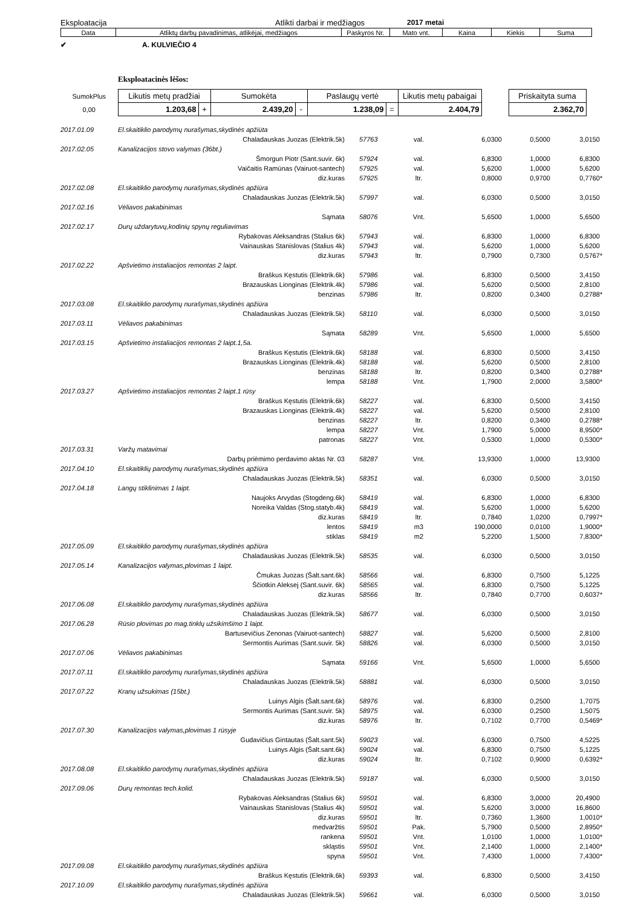Eksploatacija Atlikti darbai ir medžiagos 2017 metai
| Data | Atliktų darbų pavadinimas, atlikėjai, medžiagos | Paskyros Nr. | Mato vnt. | Kaina | Kiekis | Suma |
| --- | --- | --- | --- | --- | --- | --- |
✔ A. KULVIEČIO 4
Eksploatacinės lėšos:
| SumokPlus | Likutis metų pradžiai | | Sumokėta | | Paslaugų vertė | | Likutis metų pabaigai | | Priskaityta suma |
| 0,00 | 1.203,68 | + | 2.439,20 | - | 1.238,09 | = | 2.404,79 | | 2.362,70 |
| 2017.01.09 | El.skaitiklio parodymų nurašymas,skydinės apžiūta | | | | | | |
| | Chaladauskas Juozas (Elektrik.5k) | 57763 | val. | 6,0300 | 0,5000 | 3,0150 | |
| 2017.02.05 | Kanalizacijos stovo valymas (36bt.) | | | | | | |
| | Šmorgun Piotr (Sant.suvir. 6k) | 57924 | val. | 6,8300 | 1,0000 | 6,8300 | |
| | Vaičaitis Ramūnas (Vairuot-santech) | 57925 | val. | 5,6200 | 1,0000 | 5,6200 | |
| | diz.kuras | 57925 | ltr. | 0,8000 | 0,9700 | 0,7760 | * |
| 2017.02.08 | El.skaitiklio parodymų nurašymas,skydinės apžiūra | | | | | | |
| | Chaladauskas Juozas (Elektrik.5k) | 57997 | val. | 6,0300 | 0,5000 | 3,0150 | |
| 2017.02.16 | Vėliavos pakabinimas | | | | | | |
| | Sąmata | 58076 | Vnt. | 5,6500 | 1,0000 | 5,6500 | |
| 2017.02.17 | Durų uždarytuvų,kodinių spynų reguliavimas | | | | | | |
| | Rybakovas Aleksandras (Stalius 6k) | 57943 | val. | 6,8300 | 1,0000 | 6,8300 | |
| | Vainauskas Stanislovas (Stalius 4k) | 57943 | val. | 5,6200 | 1,0000 | 5,6200 | |
| | diz.kuras | 57943 | ltr. | 0,7900 | 0,7300 | 0,5767 | * |
| 2017.02.22 | Apšvietimo instaliacijos remontas 2 laipt. | | | | | | |
| | Braškus Kęstutis (Elektrik.6k) | 57986 | val. | 6,8300 | 0,5000 | 3,4150 | |
| | Brazauskas Lionginas (Elektrik.4k) | 57986 | val. | 5,6200 | 0,5000 | 2,8100 | |
| | benzinas | 57986 | ltr. | 0,8200 | 0,3400 | 0,2788 | * |
| 2017.03.08 | El.skaitiklio parodymų nurašymas,skydinės apžiūra | | | | | | |
| | Chaladauskas Juozas (Elektrik.5k) | 58110 | val. | 6,0300 | 0,5000 | 3,0150 | |
| 2017.03.11 | Vėliavos pakabinimas | | | | | | |
| | Sąmata | 58289 | Vnt. | 5,6500 | 1,0000 | 5,6500 | |
| 2017.03.15 | Apšvietimo instaliacijos remontas 2 laipt.1,5a. | | | | | | |
| | Braškus Kęstutis (Elektrik.6k) | 58188 | val. | 6,8300 | 0,5000 | 3,4150 | |
| | Brazauskas Lionginas (Elektrik.4k) | 58188 | val. | 5,6200 | 0,5000 | 2,8100 | |
| | benzinas | 58188 | ltr. | 0,8200 | 0,3400 | 0,2788 | * |
| | lempa | 58188 | Vnt. | 1,7900 | 2,0000 | 3,5800 | * |
| 2017.03.27 | Apšvietimo instaliacijos remontas 2 laipt.1 rūsy | | | | | | |
| | Braškus Kęstutis (Elektrik.6k) | 58227 | val. | 6,8300 | 0,5000 | 3,4150 | |
| | Brazauskas Lionginas (Elektrik.4k) | 58227 | val. | 5,6200 | 0,5000 | 2,8100 | |
| | benzinas | 58227 | ltr. | 0,8200 | 0,3400 | 0,2788 | * |
| | lempa | 58227 | Vnt. | 1,7900 | 5,0000 | 8,9500 | * |
| | patronas | 58227 | Vnt. | 0,5300 | 1,0000 | 0,5300 | * |
| 2017.03.31 | Varžų matavimai | | | | | | |
| | Darbų priėmimo perdavimo aktas Nr. 03 | 58287 | Vnt. | 13,9300 | 1,0000 | 13,9300 | |
| 2017.04.10 | El.skaitiklių parodymų nurašymas,skydinės apžiūra | | | | | | |
| | Chaladauskas Juozas (Elektrik.5k) | 58351 | val. | 6,0300 | 0,5000 | 3,0150 | |
| 2017.04.18 | Langų stiklinimas 1 laipt. | | | | | | |
| | Naujoks Arvydas (Stogdeng.6k) | 58419 | val. | 6,8300 | 1,0000 | 6,8300 | |
| | Noreika Valdas (Stog.statyb.4k) | 58419 | val. | 5,6200 | 1,0000 | 5,6200 | |
| | diz.kuras | 58419 | ltr. | 0,7840 | 1,0200 | 0,7997 | * |
| | lentos | 58419 | m3 | 190,0000 | 0,0100 | 1,9000 | * |
| | stiklas | 58419 | m2 | 5,2200 | 1,5000 | 7,8300 | * |
| 2017.05.09 | El.skaitiklio parodymų nurašymas,skydinės apžiūra | | | | | | |
| | Chaladauskas Juozas (Elektrik.5k) | 58535 | val. | 6,0300 | 0,5000 | 3,0150 | |
| 2017.05.14 | Kanalizacijos valymas,plovimas 1 laipt. | | | | | | |
| | Čmukas Juozas (Šalt.sant.6k) | 58566 | val. | 6,8300 | 0,7500 | 5,1225 | |
| | Ščiotkin Aleksej (Sant.suvir. 6k) | 58565 | val. | 6,8300 | 0,7500 | 5,1225 | |
| | diz.kuras | 58566 | ltr. | 0,7840 | 0,7700 | 0,6037 | * |
| 2017.06.08 | El.skaitiklio parodymų nurašymas,skydinės apžiūra | | | | | | |
| | Chaladauskas Juozas (Elektrik.5k) | 58677 | val. | 6,0300 | 0,5000 | 3,0150 | |
| 2017.06.28 | Rūsio plovimas po mag.tinklų užsikimšimo 1 laipt. | | | | | | |
| | Bartusevičius Zenonas (Vairuot-santech) | 58827 | val. | 5,6200 | 0,5000 | 2,8100 | |
| | Sermontis Aurimas (Sant.suvir. 5k) | 58826 | val. | 6,0300 | 0,5000 | 3,0150 | |
| 2017.07.06 | Vėliavos pakabinimas | | | | | | |
| | Sąmata | 59166 | Vnt. | 5,6500 | 1,0000 | 5,6500 | |
| 2017.07.11 | El.skaitiklio parodymų nurašymas,skydinės apžiūra | | | | | | |
| | Chaladauskas Juozas (Elektrik.5k) | 58881 | val. | 6,0300 | 0,5000 | 3,0150 | |
| 2017.07.22 | Kranų užsukimas (15bt.) | | | | | | |
| | Luinys Algis (Šalt.sant.6k) | 58976 | val. | 6,8300 | 0,2500 | 1,7075 | |
| | Sermontis Aurimas (Sant.suvir. 5k) | 58975 | val. | 6,0300 | 0,2500 | 1,5075 | |
| | diz.kuras | 58976 | ltr. | 0,7102 | 0,7700 | 0,5469 | * |
| 2017.07.30 | Kanalizacijos valymas,plovimas 1 rūsyje | | | | | | |
| | Gudavičius Gintautas (Šalt.sant.5k) | 59023 | val. | 6,0300 | 0,7500 | 4,5225 | |
| | Luinys Algis (Šalt.sant.6k) | 59024 | val. | 6,8300 | 0,7500 | 5,1225 | |
| | diz.kuras | 59024 | ltr. | 0,7102 | 0,9000 | 0,6392 | * |
| 2017.08.08 | El.skaitiklio parodymų nurašymas,skydinės apžiūra | | | | | | |
| | Chaladauskas Juozas (Elektrik.5k) | 59187 | val. | 6,0300 | 0,5000 | 3,0150 | |
| 2017.09.06 | Durų remontas tech.kolid. | | | | | | |
| | Rybakovas Aleksandras (Stalius 6k) | 59501 | val. | 6,8300 | 3,0000 | 20,4900 | |
| | Vainauskas Stanislovas (Stalius 4k) | 59501 | val. | 5,6200 | 3,0000 | 16,8600 | |
| | diz.kuras | 59501 | ltr. | 0,7360 | 1,3600 | 1,0010 | * |
| | medvaržtis | 59501 | Pak. | 5,7900 | 0,5000 | 2,8950 | * |
| | rankena | 59501 | Vnt. | 1,0100 | 1,0000 | 1,0100 | * |
| | skląstis | 59501 | Vnt. | 2,1400 | 1,0000 | 2,1400 | * |
| | spyna | 59501 | Vnt. | 7,4300 | 1,0000 | 7,4300 | * |
| 2017.09.08 | El.skaitiklio parodymų nurašymas,skydinės apžiūra | | | | | | |
| | Braškus Kęstutis (Elektrik.6k) | 59393 | val. | 6,8300 | 0,5000 | 3,4150 | |
| 2017.10.09 | El.skaitiklio parodymų nurašymas,skydinės apžiūra | | | | | | |
| | Chaladauskas Juozas (Elektrik.5k) | 59661 | val. | 6,0300 | 0,5000 | 3,0150 | |